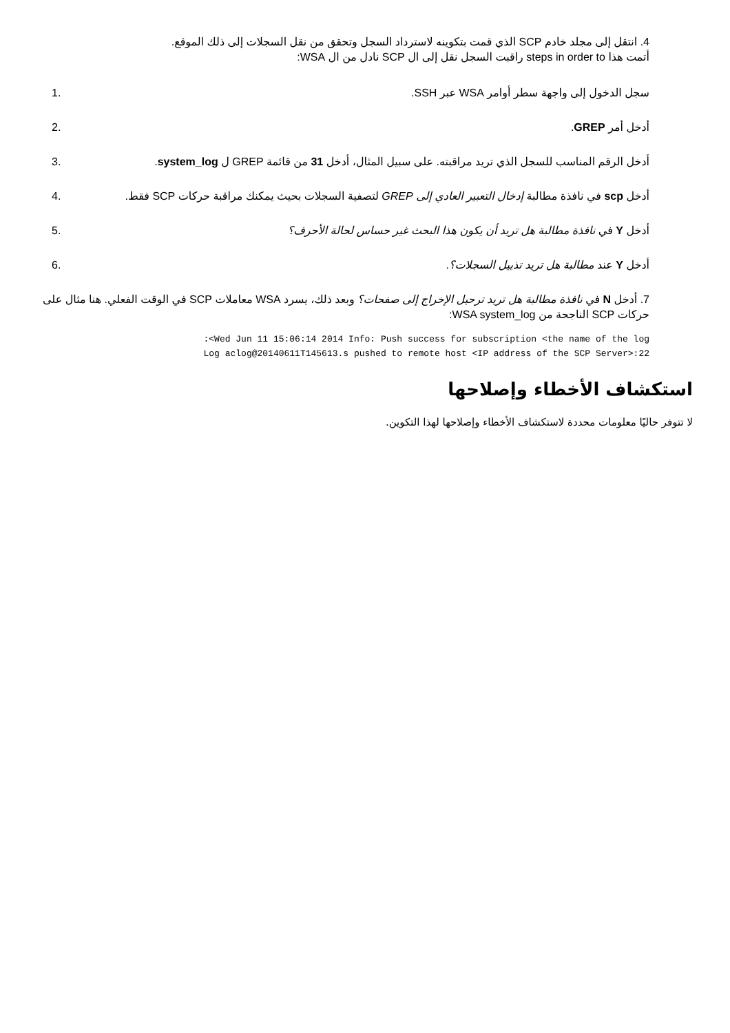4. انتقل إلى مجلد خادم SCP الذي قمت بتكوينه لاسترداد السجل وتحقق من نقل السجلات إلى ذلك الموقع.
أتمت هذا steps in order to راقبت السجل نقل إلى ال SCP نادل من ال WSA:
سجل الدخول إلى واجهة سطر أوامر WSA عبر SSH.
1.
أدخل أمر GREP. 2.
أدخل الرقم المناسب للسجل الذي تريد مراقبته. على سبيل المثال، أدخل 31 من قائمة GREP ل system_log.
3.
أدخل scp في نافذة مطالبة إدخال التعبير العادي إلى GREP لتصفية السجلات بحيث يمكنك مراقبة حركات SCP فقط.
4.
أدخل Y في نافذة مطالبة هل تريد أن يكون هذا البحث غير حساس لحالة الأحرف؟
5.
أدخل Y عند مطالبة هل تريد تذييل السجلات؟.
6.
7. أدخل N في نافذة مطالبة هل تريد ترحيل الإخراج إلى صفحات؟ وبعد ذلك، يسرد WSA معاملات SCP في الوقت الفعلي. هنا مثال على حركات SCP الناجحة من WSA system_log:
:<Wed Jun 11 15:06:14 2014 Info: Push success for subscription <the name of the log
Log aclog@20140611T145613.s pushed to remote host <IP address of the SCP Server>:22
استكشاف الأخطاء وإصلاحها
لا تتوفر حاليًا معلومات محددة لاستكشاف الأخطاء وإصلاحها لهذا التكوين.